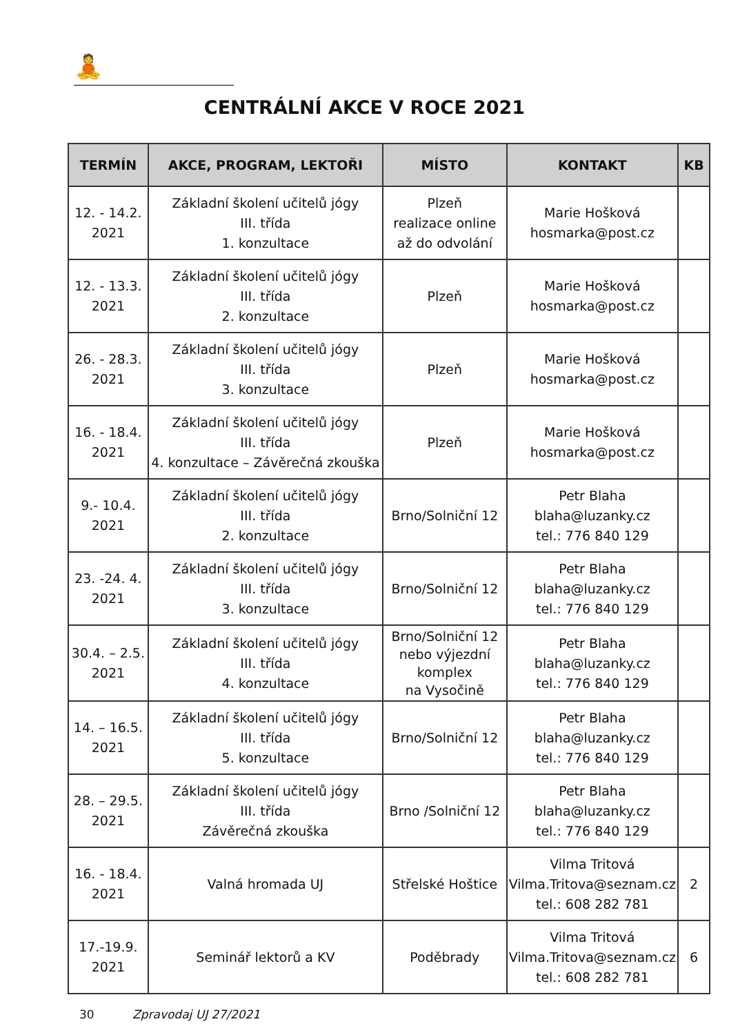🧘
CENTRÁLNÍ AKCE V ROCE 2021
| TERMÍN | AKCE, PROGRAM, LEKTOŘI | MÍSTO | KONTAKT | KB |
| --- | --- | --- | --- | --- |
| 12. - 14.2. 2021 | Základní školení učitelů jógy III. třída 1. konzultace | Plzeň realizace online až do odvolání | Marie Hošková hosmarka@post.cz | |
| 12. - 13.3. 2021 | Základní školení učitelů jógy III. třída 2. konzultace | Plzeň | Marie Hošková hosmarka@post.cz | |
| 26. - 28.3. 2021 | Základní školení učitelů jógy III. třída 3. konzultace | Plzeň | Marie Hošková hosmarka@post.cz | |
| 16. - 18.4. 2021 | Základní školení učitelů jógy III. třída 4. konzultace – Závěrečná zkouška | Plzeň | Marie Hošková hosmarka@post.cz | |
| 9.- 10.4. 2021 | Základní školení učitelů jógy III. třída 2. konzultace | Brno/Solniční 12 | Petr Blaha blaha@luzanky.cz tel.: 776 840 129 | |
| 23. -24. 4. 2021 | Základní školení učitelů jógy III. třída 3. konzultace | Brno/Solniční 12 | Petr Blaha blaha@luzanky.cz tel.: 776 840 129 | |
| 30.4. – 2.5. 2021 | Základní školení učitelů jógy III. třída 4. konzultace | Brno/Solniční 12 nebo výjezdní komplex na Vysočině | Petr Blaha blaha@luzanky.cz tel.: 776 840 129 | |
| 14. – 16.5. 2021 | Základní školení učitelů jógy III. třída 5. konzultace | Brno/Solniční 12 | Petr Blaha blaha@luzanky.cz tel.: 776 840 129 | |
| 28. – 29.5. 2021 | Základní školení učitelů jógy III. třída Závěrečná zkouška | Brno /Solniční 12 | Petr Blaha blaha@luzanky.cz tel.: 776 840 129 | |
| 16. - 18.4. 2021 | Valná hromada UJ | Střelské Hoštice | Vilma Tritová Vilma.Tritova@seznam.cz tel.: 608 282 781 | 2 |
| 17.-19.9. 2021 | Seminář lektorů a KV | Poděbrady | Vilma Tritová Vilma.Tritova@seznam.cz tel.: 608 282 781 | 6 |
30 Zpravodaj UJ 27/2021